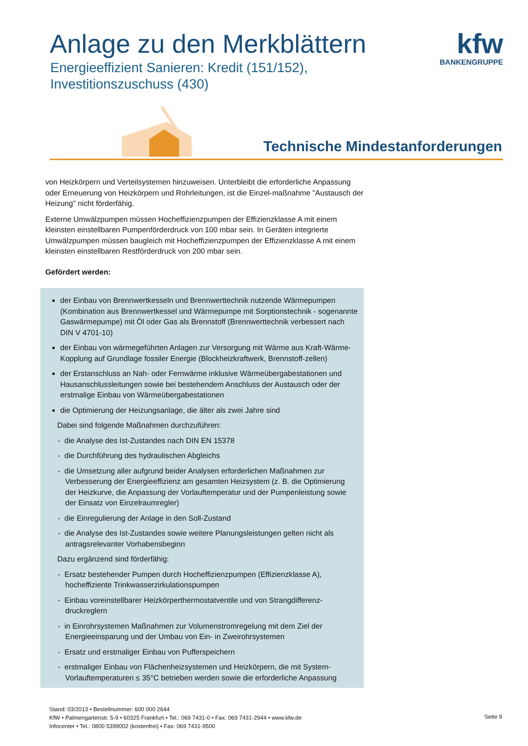Anlage zu den Merkblättern
Energieeffizient Sanieren: Kredit (151/152),
Investitionszuschuss (430)
kfw
BANKENGRUPPE
Technische Mindestanforderungen
von Heizkörpern und Verteilsystemen hinzuweisen. Unterbleibt die erforderliche Anpassung oder Erneuerung von Heizkörpern und Rohrleitungen, ist die Einzel-maßnahme "Austausch der Heizung" nicht förderfähig.
Externe Umwälzpumpen müssen Hocheffizienzpumpen der Effizienzklasse A mit einem kleinsten einstellbaren Pumpenförderdruck von 100 mbar sein. In Geräten integrierte Umwälzpumpen müssen baugleich mit Hocheffizienzpumpen der Effizienzklasse A mit einem kleinsten einstellbaren Restförderdruck von 200 mbar sein.
Gefördert werden:
der Einbau von Brennwertkesseln und Brennwerttechnik nutzende Wärmepumpen (Kombination aus Brennwertkessel und Wärmepumpe mit Sorptionstechnik - sogenannte Gaswärmepumpe) mit Öl oder Gas als Brennstoff (Brennwerttechnik verbessert nach DIN V 4701-10)
der Einbau von wärmegeführten Anlagen zur Versorgung mit Wärme aus Kraft-Wärme-Kopplung auf Grundlage fossiler Energie (Blockheizkraftwerk, Brennstoff-zellen)
der Erstanschluss an Nah- oder Fernwärme inklusive Wärmeübergabestationen und Hausanschlussleitungen sowie bei bestehendem Anschluss der Austausch oder der erstmalige Einbau von Wärmeübergabestationen
die Optimierung der Heizungsanlage, die älter als zwei Jahre sind
Dabei sind folgende Maßnahmen durchzuführen:
- die Analyse des Ist-Zustandes nach DIN EN 15378
- die Durchführung des hydraulischen Abgleichs
- die Umsetzung aller aufgrund beider Analysen erforderlichen Maßnahmen zur Verbesserung der Energieeffizienz am gesamten Heizsystem (z. B. die Optimierung der Heizkurve, die Anpassung der Vorlauftemperatur und der Pumpenleistung sowie der Einsatz von Einzelraumregler)
- die Einregulierung der Anlage in den Soll-Zustand
- die Analyse des Ist-Zustandes sowie weitere Planungsleistungen gelten nicht als antragsrelevanter Vorhabensbeginn
Dazu ergänzend sind förderfähig:
- Ersatz bestehender Pumpen durch Hocheffizienzpumpen (Effizienzklasse A), hocheffiziente Trinkwasserzirkulationspumpen
- Einbau voreinstellbarer Heizkörperthermostatventile und von Strangdifferenz-druckreglern
- in Einrohrsystemen Maßnahmen zur Volumenstromregelung mit dem Ziel der Energieeinsparung und der Umbau von Ein- in Zweirohrsystemen
- Ersatz und erstmaliger Einbau von Pufferspeichern
- erstmaliger Einbau von Flächenheizsystemen und Heizkörpern, die mit System-Vorlauftemperaturen ≤ 35°C betrieben werden sowie die erforderliche Anpassung
Stand: 03/2013 • Bestellnummer: 600 000 2644
KfW • Palmengartenstr. 5-9 • 60325 Frankfurt • Tel.: 069 7431-0 • Fax: 069 7431-2944 • www.kfw.de
Infocenter • Tel.: 0800 5399002 (kostenfrei) • Fax: 069 7431-9500
Seite 9